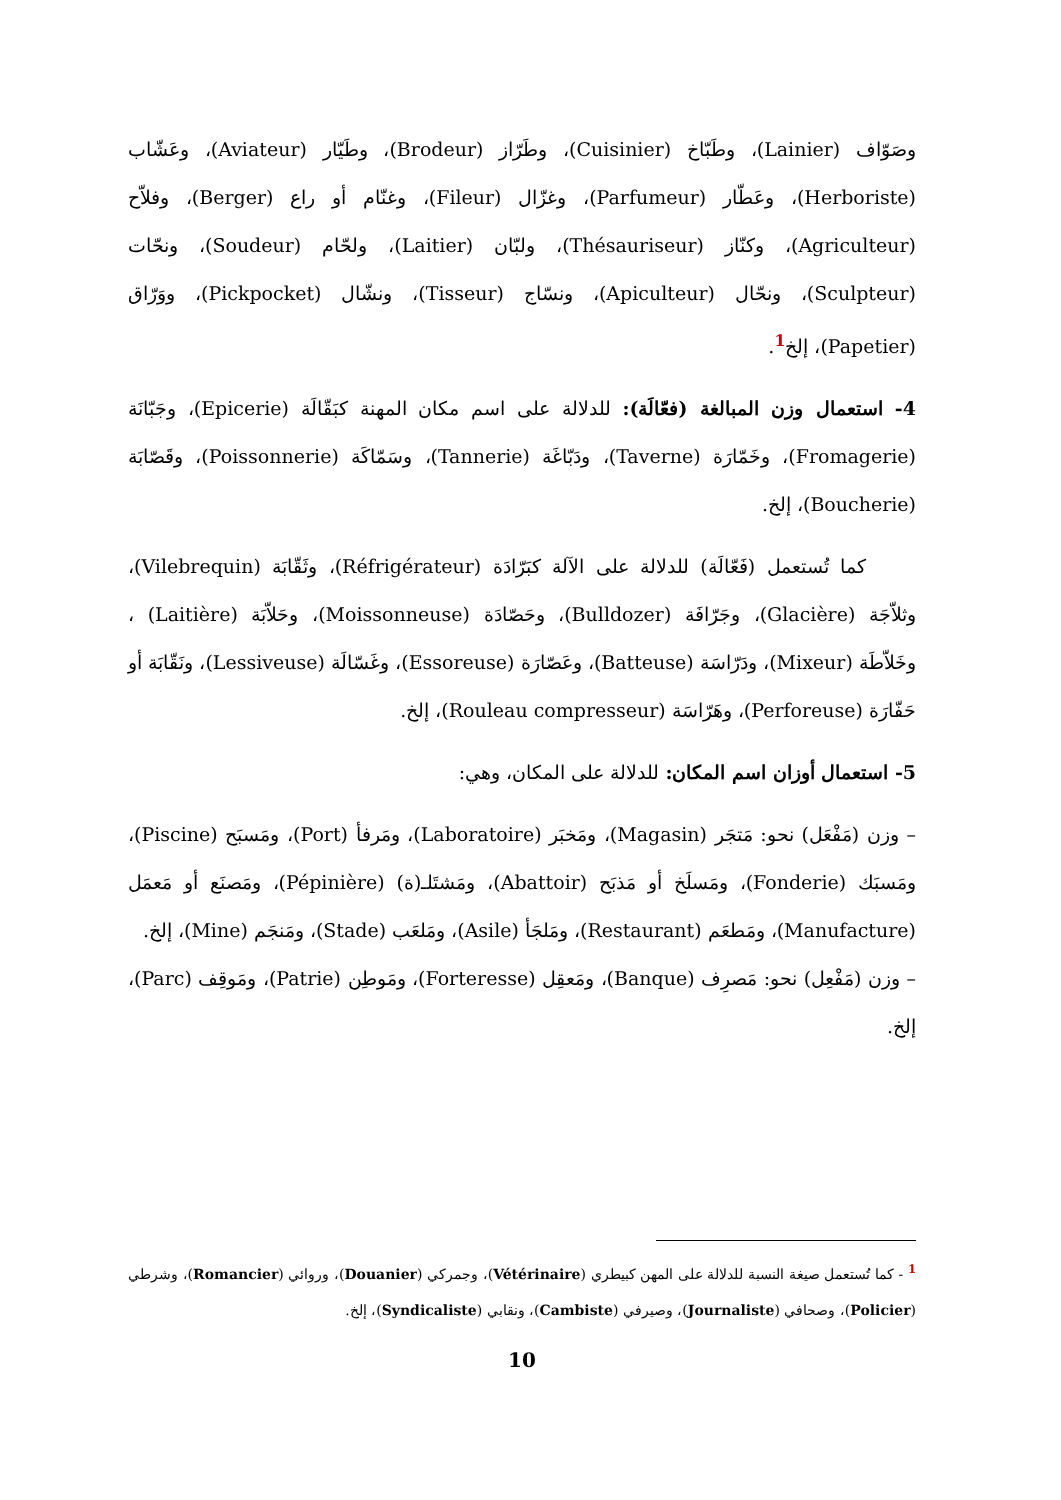وصَوّاف (Lainier)، وطَبّاخ (Cuisinier)، وطَرّاز (Brodeur)، وطَيّار (Aviateur)، وعَشّاب (Herboriste)، وعَطّار (Parfumeur)، وغزّال (Fileur)، وغنّام أو راع (Berger)، وفلاّح (Agriculteur)، وكنّاز (Thésauriseur)، ولبّان (Laitier)، ولحّام (Soudeur)، ونحّات (Sculpteur)، ونحّال (Apiculteur)، ونسّاج (Tisseur)، ونشّال (Pickpocket)، ووَرّاق (Papetier)، إلخ<sup>1</sup>.
4- استعمال وزن المبالغة (فعّالَة): للدلالة على اسم مكان المهنة كبَقّالَة (Epicerie)، وجَبّانَة (Fromagerie)، وخَمّارَة (Taverne)، ودَبّاغَة (Tannerie)، وسَمّاكَة (Poissonnerie)، وقَصّابَة (Boucherie)، إلخ.
كما تُستعمل (فَعّالَة) للدلالة على الآلة كبَرّادَة (Réfrigérateur)، وثَقّابَة (Vilebrequin)، وثلاّجَة (Glacière)، وجَرّافَة (Bulldozer)، وحَصّادَة (Moissonneuse)، وحَلاّبَة (Laitière) ، وخَلاّطَة (Mixeur)، ودَرّاسَة (Batteuse)، وعَصّارَة (Essoreuse)، وغَسّالَة (Lessiveuse)، ونَقّابَة أو حَفّارَة (Perforeuse)، وهَرّاسَة (Rouleau compresseur)، إلخ.
5- استعمال أوزان اسم المكان: للدلالة على المكان، وهي:
– وزن (مَفْعَل) نحو: مَتجَر (Magasin)، ومَخبَر (Laboratoire)، ومَرفأ (Port)، ومَسبَح (Piscine)، ومَسبَك (Fonderie)، ومَسلَخ أو مَذبَح (Abattoir)، ومَشتَلـ(ة) (Pépinière)، ومَصنَع أو مَعمَل (Manufacture)، ومَطعَم (Restaurant)، ومَلجَأ (Asile)، ومَلعَب (Stade)، ومَنجَم (Mine)، إلخ.
– وزن (مَفْعِل) نحو: مَصرِف (Banque)، ومَعقِل (Forteresse)، ومَوطِن (Patrie)، ومَوقِف (Parc)، إلخ.
<sup>1</sup> - كما تُستعمل صيغة النسبة للدلالة على المهن كبيطري (Vétérinaire)، وجمركي (Douanier)، وروائي (Romancier)، وشرطي (Policier)، وصحافي (Journaliste)، وصيرفي (Cambiste)، ونقابي (Syndicaliste)، إلخ.
10